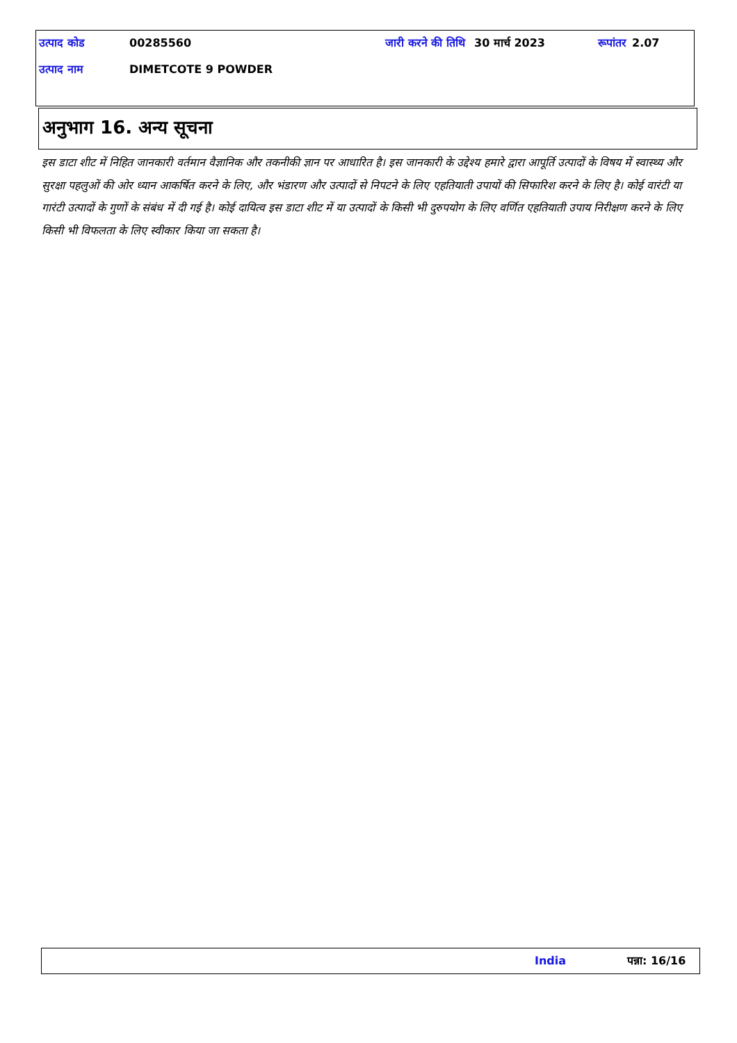| उत्पाद कोड | 00285560 | जारी करने की तिथि | 30 मार्च 2023 | रूपांतर | 2.07 |
| उत्पाद नाम | DIMETCOTE 9 POWDER | | | | |
अनुभाग 16. अन्य सूचना
इस डाटा शीट में निहित जानकारी वर्तमान वैज्ञानिक और तकनीकी ज्ञान पर आधारित है। इस जानकारी के उद्देश्य हमारे द्वारा आपूर्ति उत्पादों के विषय में स्वास्थ्य और सुरक्षा पहलुओं की ओर ध्यान आकर्षित करने के लिए, और भंडारण और उत्पादों से निपटने के लिए एहतियाती उपायों की सिफारिश करने के लिए है। कोई वारंटी या गारंटी उत्पादों के गुणों के संबंध में दी गई है। कोई दायित्व इस डाटा शीट में या उत्पादों के किसी भी दुरुपयोग के लिए वर्णित एहतियाती उपाय निरीक्षण करने के लिए किसी भी विफलता के लिए स्वीकार किया जा सकता है।
India पन्ना: 16/16